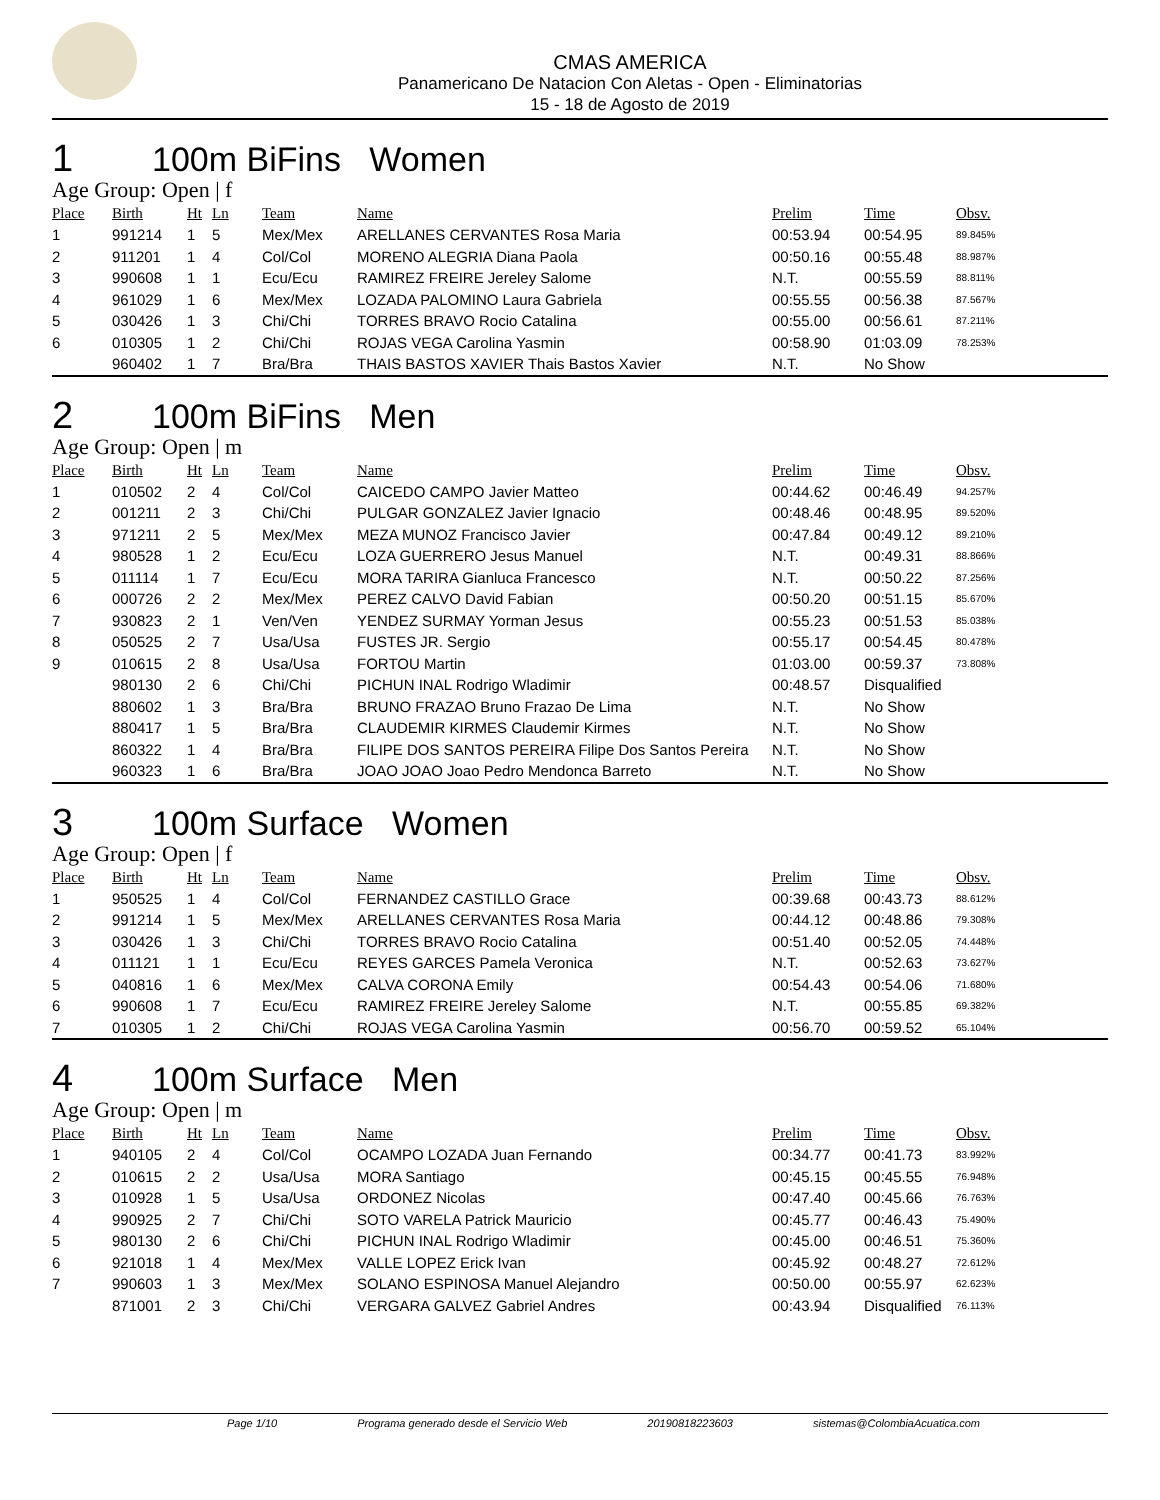CMAS AMERICA
Panamericano De Natacion Con Aletas - Open - Eliminatorias
15 - 18 de Agosto de 2019
1 100m BiFins Women
Age Group: Open | f
| Place | Birth | Ht | Ln | Team | Name | Prelim | Time | Obsv. |
| --- | --- | --- | --- | --- | --- | --- | --- | --- |
| 1 | 991214 | 1 | 5 | Mex/Mex | ARELLANES CERVANTES Rosa Maria | 00:53.94 | 00:54.95 | 89.845% |
| 2 | 911201 | 1 | 4 | Col/Col | MORENO ALEGRIA Diana Paola | 00:50.16 | 00:55.48 | 88.987% |
| 3 | 990608 | 1 | 1 | Ecu/Ecu | RAMIREZ FREIRE Jereley Salome | N.T. | 00:55.59 | 88.811% |
| 4 | 961029 | 1 | 6 | Mex/Mex | LOZADA PALOMINO Laura Gabriela | 00:55.55 | 00:56.38 | 87.567% |
| 5 | 030426 | 1 | 3 | Chi/Chi | TORRES BRAVO Rocio Catalina | 00:55.00 | 00:56.61 | 87.211% |
| 6 | 010305 | 1 | 2 | Chi/Chi | ROJAS VEGA Carolina Yasmin | 00:58.90 | 01:03.09 | 78.253% |
| | 960402 | 1 | 7 | Bra/Bra | THAIS BASTOS XAVIER Thais Bastos Xavier | N.T. | No Show | |
2 100m BiFins Men
Age Group: Open | m
| Place | Birth | Ht | Ln | Team | Name | Prelim | Time | Obsv. |
| --- | --- | --- | --- | --- | --- | --- | --- | --- |
| 1 | 010502 | 2 | 4 | Col/Col | CAICEDO CAMPO Javier Matteo | 00:44.62 | 00:46.49 | 94.257% |
| 2 | 001211 | 2 | 3 | Chi/Chi | PULGAR GONZALEZ Javier Ignacio | 00:48.46 | 00:48.95 | 89.520% |
| 3 | 971211 | 2 | 5 | Mex/Mex | MEZA MUNOZ Francisco Javier | 00:47.84 | 00:49.12 | 89.210% |
| 4 | 980528 | 1 | 2 | Ecu/Ecu | LOZA GUERRERO Jesus Manuel | N.T. | 00:49.31 | 88.866% |
| 5 | 011114 | 1 | 7 | Ecu/Ecu | MORA TARIRA Gianluca Francesco | N.T. | 00:50.22 | 87.256% |
| 6 | 000726 | 2 | 2 | Mex/Mex | PEREZ CALVO David Fabian | 00:50.20 | 00:51.15 | 85.670% |
| 7 | 930823 | 2 | 1 | Ven/Ven | YENDEZ SURMAY Yorman Jesus | 00:55.23 | 00:51.53 | 85.038% |
| 8 | 050525 | 2 | 7 | Usa/Usa | FUSTES JR. Sergio | 00:55.17 | 00:54.45 | 80.478% |
| 9 | 010615 | 2 | 8 | Usa/Usa | FORTOU Martin | 01:03.00 | 00:59.37 | 73.808% |
| | 980130 | 2 | 6 | Chi/Chi | PICHUN INAL Rodrigo Wladimir | 00:48.57 | Disqualified | |
| | 880602 | 1 | 3 | Bra/Bra | BRUNO FRAZAO Bruno Frazao De Lima | N.T. | No Show | |
| | 880417 | 1 | 5 | Bra/Bra | CLAUDEMIR KIRMES Claudemir Kirmes | N.T. | No Show | |
| | 860322 | 1 | 4 | Bra/Bra | FILIPE DOS SANTOS PEREIRA Filipe Dos Santos Pereira | N.T. | No Show | |
| | 960323 | 1 | 6 | Bra/Bra | JOAO JOAO Joao Pedro Mendonca Barreto | N.T. | No Show | |
3 100m Surface Women
Age Group: Open | f
| Place | Birth | Ht | Ln | Team | Name | Prelim | Time | Obsv. |
| --- | --- | --- | --- | --- | --- | --- | --- | --- |
| 1 | 950525 | 1 | 4 | Col/Col | FERNANDEZ CASTILLO Grace | 00:39.68 | 00:43.73 | 88.612% |
| 2 | 991214 | 1 | 5 | Mex/Mex | ARELLANES CERVANTES Rosa Maria | 00:44.12 | 00:48.86 | 79.308% |
| 3 | 030426 | 1 | 3 | Chi/Chi | TORRES BRAVO Rocio Catalina | 00:51.40 | 00:52.05 | 74.448% |
| 4 | 011121 | 1 | 1 | Ecu/Ecu | REYES GARCES Pamela Veronica | N.T. | 00:52.63 | 73.627% |
| 5 | 040816 | 1 | 6 | Mex/Mex | CALVA CORONA Emily | 00:54.43 | 00:54.06 | 71.680% |
| 6 | 990608 | 1 | 7 | Ecu/Ecu | RAMIREZ FREIRE Jereley Salome | N.T. | 00:55.85 | 69.382% |
| 7 | 010305 | 1 | 2 | Chi/Chi | ROJAS VEGA Carolina Yasmin | 00:56.70 | 00:59.52 | 65.104% |
4 100m Surface Men
Age Group: Open | m
| Place | Birth | Ht | Ln | Team | Name | Prelim | Time | Obsv. |
| --- | --- | --- | --- | --- | --- | --- | --- | --- |
| 1 | 940105 | 2 | 4 | Col/Col | OCAMPO LOZADA Juan Fernando | 00:34.77 | 00:41.73 | 83.992% |
| 2 | 010615 | 2 | 2 | Usa/Usa | MORA Santiago | 00:45.15 | 00:45.55 | 76.948% |
| 3 | 010928 | 1 | 5 | Usa/Usa | ORDONEZ Nicolas | 00:47.40 | 00:45.66 | 76.763% |
| 4 | 990925 | 2 | 7 | Chi/Chi | SOTO VARELA Patrick Mauricio | 00:45.77 | 00:46.43 | 75.490% |
| 5 | 980130 | 2 | 6 | Chi/Chi | PICHUN INAL Rodrigo Wladimir | 00:45.00 | 00:46.51 | 75.360% |
| 6 | 921018 | 1 | 4 | Mex/Mex | VALLE LOPEZ Erick Ivan | 00:45.92 | 00:48.27 | 72.612% |
| 7 | 990603 | 1 | 3 | Mex/Mex | SOLANO ESPINOSA Manuel Alejandro | 00:50.00 | 00:55.97 | 62.623% |
| | 871001 | 2 | 3 | Chi/Chi | VERGARA GALVEZ Gabriel Andres | 00:43.94 | Disqualified | 76.113% |
Page 1/10 Programa generado desde el Servicio Web 20190818223603 sistemas@ColombiaAcuatica.com